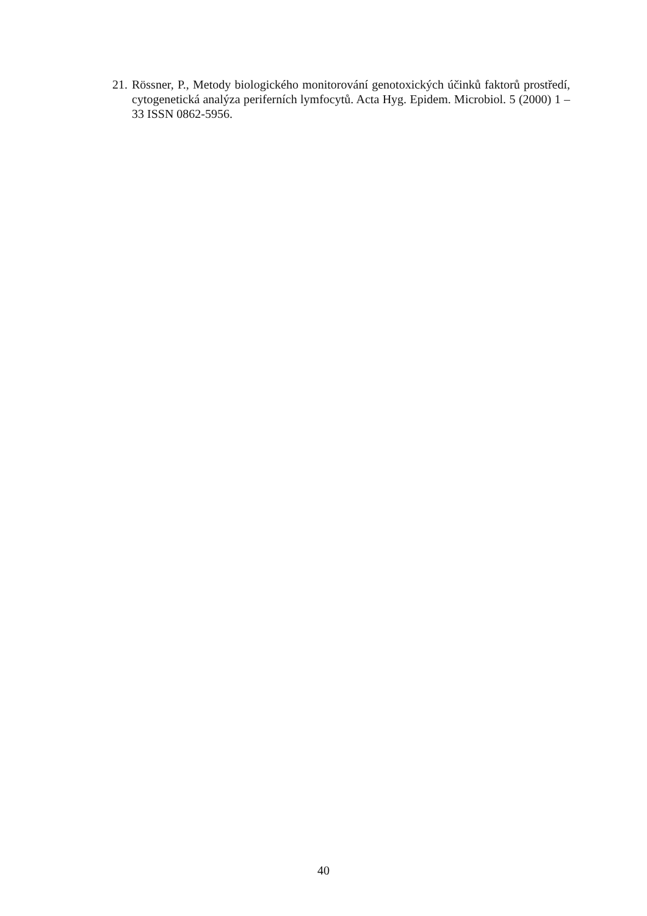21. Rössner, P., Metody biologického monitorování genotoxických účinků faktorů prostředí, cytogenetická analýza periferních lymfocytů. Acta Hyg. Epidem. Microbiol. 5 (2000) 1 – 33 ISSN 0862-5956.
40